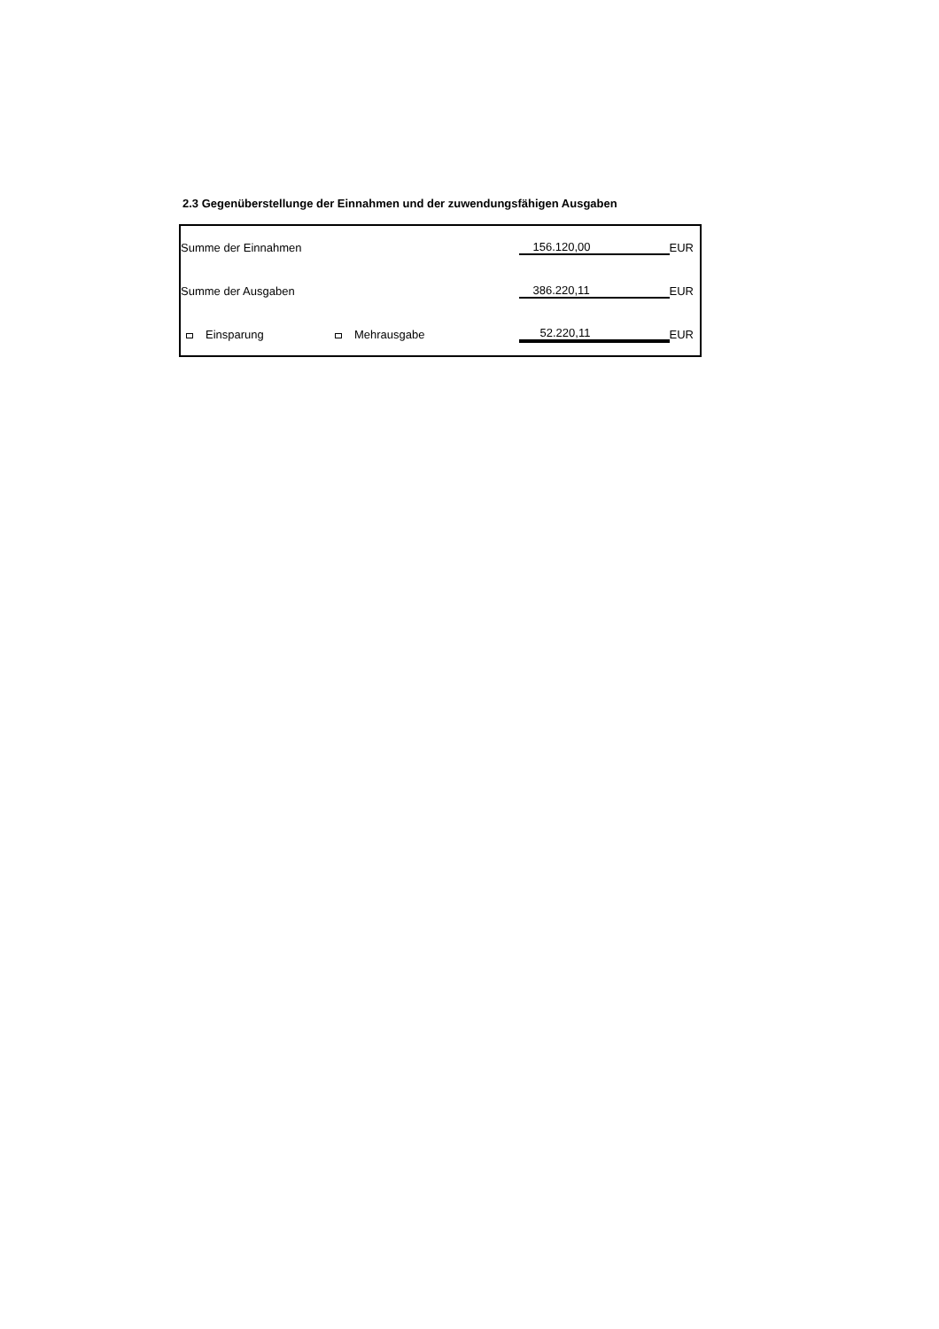2.3 Gegenüberstellunge der Einnahmen und der zuwendungsfähigen Ausgaben
| Summe der Einnahmen | | 156.120,00 | EUR |
| Summe der Ausgaben | | 386.220,11 | EUR |
| Einsparung | Mehrausgabe | 52.220,11 | EUR |